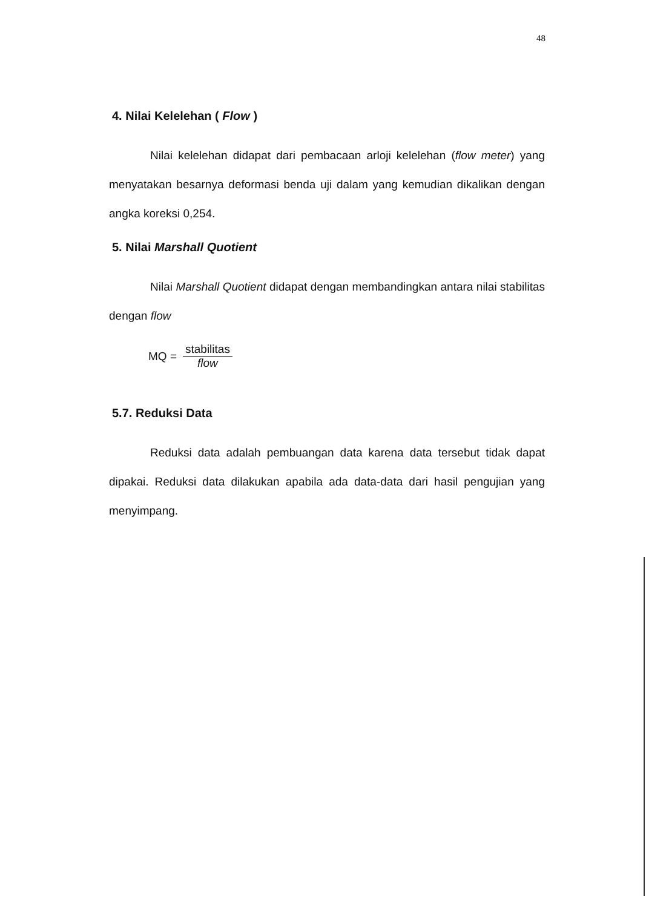48
4. Nilai Kelelehan ( Flow )
Nilai kelelehan didapat dari pembacaan arloji kelelehan (flow meter) yang menyatakan besarnya deformasi benda uji dalam yang kemudian dikalikan dengan angka koreksi 0,254.
5. Nilai Marshall Quotient
Nilai Marshall Quotient didapat dengan membandingkan antara nilai stabilitas dengan flow
MQ = stabilitas flow
5.7. Reduksi Data
Reduksi data adalah pembuangan data karena data tersebut tidak dapat dipakai. Reduksi data dilakukan apabila ada data-data dari hasil pengujian yang menyimpang.